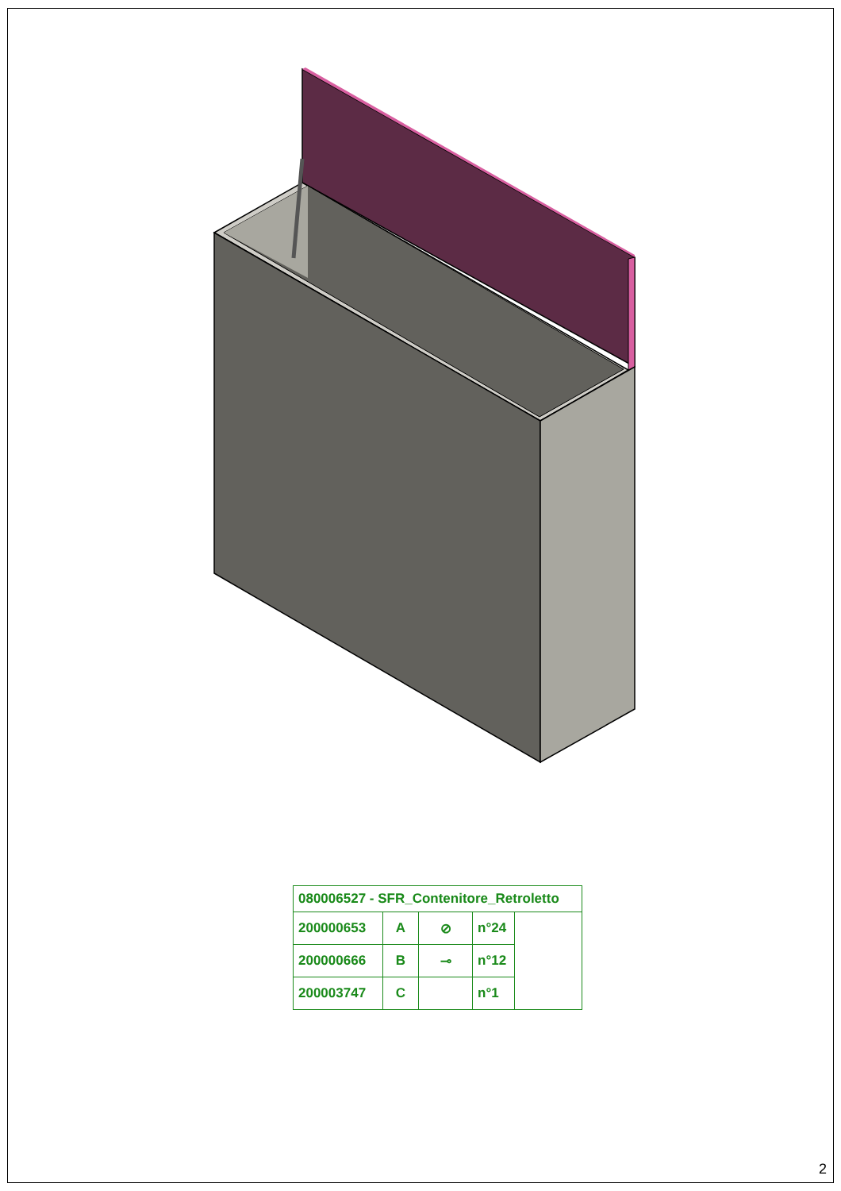| 080006527 - SFR_Contenitore_Retroletto | | | | |
| 200000653 | A | ⊘ | n°24 | |
| 200000666 | B | ⊸ | n°12 | |
| 200003747 | C | | n°1 | |
2